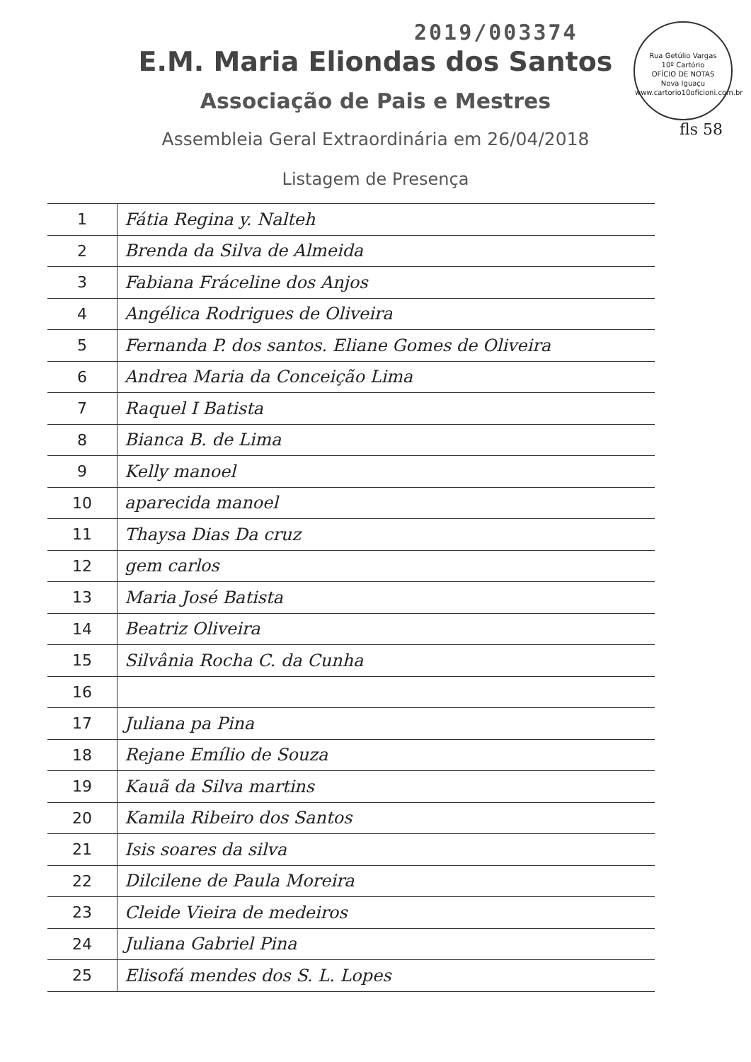2019/003374
Rua Getúlio Vargas
10º Cartório
OFÍCIO DE NOTAS
Nova Iguaçu
www.cartorio10oficioni.com.br
fls 58
E.M. Maria Eliondas dos Santos
Associação de Pais e Mestres
Assembleia Geral Extraordinária em 26/04/2018
Listagem de Presença
| 1 | Fátia Regina y. Nalteh |
| 2 | Brenda da Silva de Almeida |
| 3 | Fabiana Fráceline dos Anjos |
| 4 | Angélica Rodrigues de Oliveira |
| 5 | Fernanda P. dos santos. Eliane Gomes de Oliveira |
| 6 | Andrea Maria da Conceição Lima |
| 7 | Raquel I Batista |
| 8 | Bianca B. de Lima |
| 9 | Kelly manoel |
| 10 | aparecida manoel |
| 11 | Thaysa Dias Da cruz |
| 12 | gem carlos |
| 13 | Maria José Batista |
| 14 | Beatriz Oliveira |
| 15 | Silvânia Rocha C. da Cunha |
| 16 | |
| 17 | Juliana pa Pina |
| 18 | Rejane Emílio de Souza |
| 19 | Kauã da Silva martins |
| 20 | Kamila Ribeiro dos Santos |
| 21 | Isis soares da silva |
| 22 | Dilcilene de Paula Moreira |
| 23 | Cleide Vieira de medeiros |
| 24 | Juliana Gabriel Pina |
| 25 | Elisofá mendes dos S. L. Lopes |